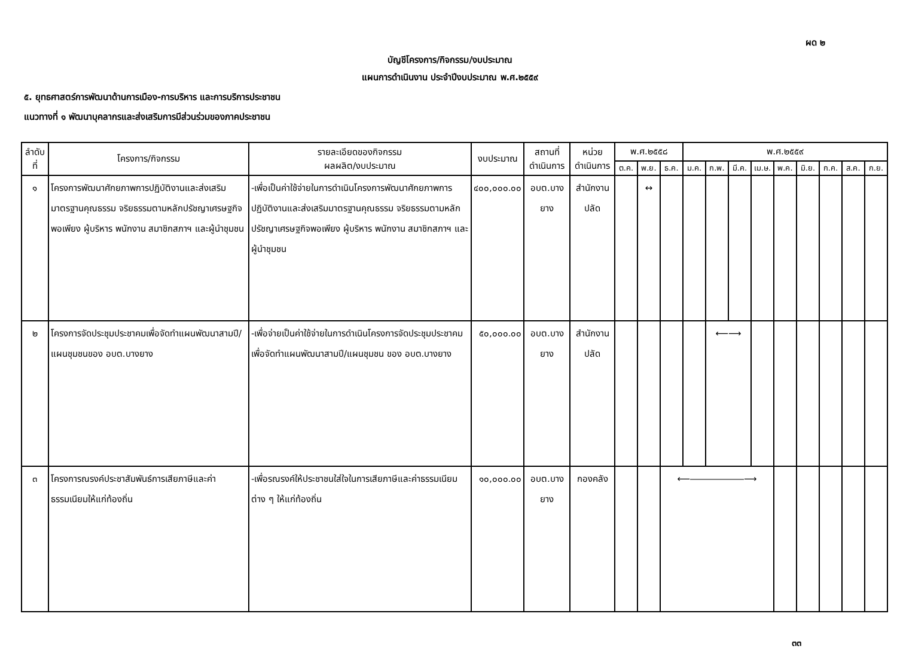ผด ๒
บัญชีโครงการ/กิจกรรม/งบประมาณ
แผนการดำเนินงาน ประจำปีงบประมาณ พ.ศ.๒๕๕๙
๕. ยุทธศาสตร์การพัฒนาด้านการเมือง-การบริหาร และการบริการประชาชน
แนวทางที่ ๑ พัฒนาบุคลากรและส่งเสริมการมีส่วนร่วมของภาคประชาชน
| ลำดับ ที่ | โครงการ/กิจกรรม | รายละเอียดของกิจกรรม ผลผลิต/งบประมาณ | งบประมาณ | สถานที่ดำเนินการ | หน่วยดำเนินการ | พ.ศ.๒๕๕๘ | | | พ.ศ.๒๕๕๙ | | | | | | | | |
| --- | --- | --- | --- | --- | --- | --- | --- | --- | --- | --- | --- | --- | --- | --- | --- | --- | --- |
| | | | | | | ต.ค. | พ.ย. | ธ.ค. | ม.ค. | ก.พ. | มี.ค. | เม.ษ. | พ.ค. | มิ.ย. | ก.ค. | ส.ค. | ก.ย. |
| ๑ | โครงการพัฒนาศักยภาพการปฏิบัติงานและส่งเสริมมาตรฐานคุณธรรม จริยธรรมตามหลักปรัชญาเศรษฐกิจพอเพียง ผู้บริหาร พนักงาน สมาชิกสภาฯ และผู้นำชุมชน | -เพื่อเป็นค่าใช้จ่ายในการดำเนินโครงการพัฒนาศักยภาพการปฏิบัติงานและส่งเสริมมาตรฐานคุณธรรม จริยธรรมตามหลักปรัชญาเศรษฐกิจพอเพียง ผู้บริหาร พนักงาน สมาชิกสภาฯ และผู้นำชุมชน | ๔๐๐,๐๐๐.๐๐ | อบต.บางยาง | สำนักงานปลัด | | ↔ | | | | | | | | | | |
| ๒ | โครงการจัดประชุมประชาคมเพื่อจัดทำแผนพัฒนาสามปี/แผนชุมชนของ อบต.บางยาง | -เพื่อจ่ายเป็นค่าใช้จ่ายในการดำเนินโครงการจัดประชุมประชาคมเพื่อจัดทำแผนพัฒนาสามปี/แผนชุมชน ของ อบต.บางยาง | ๕๐,๐๐๐.๐๐ | อบต.บางยาง | สำนักงานปลัด | | | | | ⟵⟶ | | | | | | | |
| ๓ | โครงการณรงค์ประชาสัมพันธ์การเสียภาษีและค่าธรรมเนียมให้แก่ท้องถิ่น | -เพื่อรณรงค์ให้ประชาชนใส่ใจในการเสียภาษีและค่าธรรมเนียมต่าง ๆ ให้แก่ท้องถิ่น | ๑๐,๐๐๐.๐๐ | อบต.บางยาง | กองคลัง | | | ⟵――――――⟶ | | | | | | | | | |
๓๓